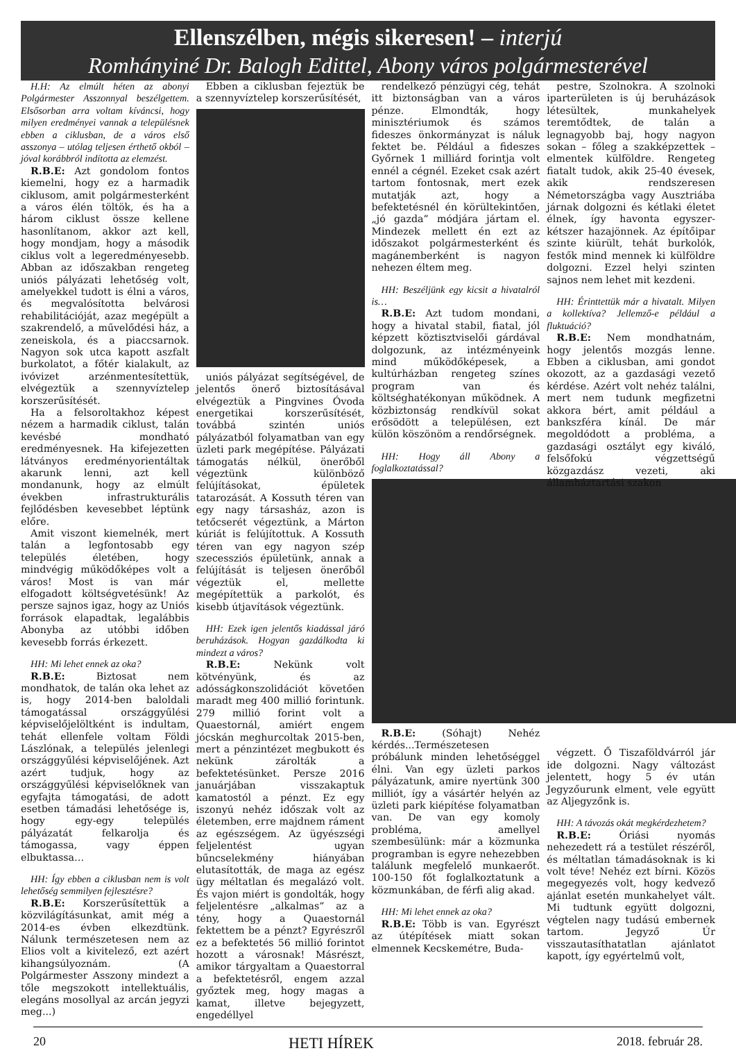Ellenszélben, mégis sikeresen! – interjú
Romhányiné Dr. Balogh Edittel, Abony város polgármesterével
H.H: Az elmúlt héten az abonyi Polgármester Asszonnyal beszélgettem. Elsősorban arra voltam kíváncsi, hogy milyen eredményei vannak a településnek ebben a ciklusban, de a város első asszonya – utólag teljesen érthető okból – jóval korábbról indította az elemzést.
R.B.E: Azt gondolom fontos kiemelni, hogy ez a harmadik ciklusom, amit polgármesterként a város élén töltök, és ha a három ciklust össze kellene hasonlítanom, akkor azt kell, hogy mondjam, hogy a második ciklus volt a legeredményesebb. Abban az időszakban rengeteg uniós pályázati lehetőség volt, amelyekkel tudott is élni a város, és megvalósította belvárosi rehabilitációját, azaz megépült a szakrendelő, a művelődési ház, a zeneiskola, és a piaccsarnok. Nagyon sok utca kapott aszfalt burkolatot, a főtér kialakult, az ivóvizet arzénmentesítettük, elvégeztük a szennyvíztelep korszerűsítését.
Ha a felsoroltakhoz képest nézem a harmadik ciklust, talán kevésbé mondható eredményesnek. Ha kifejezetten látványos eredményorientáltak akarunk lenni, azt kell mondanunk, hogy az elmúlt években infrastrukturális fejlődésben kevesebbet léptünk előre.
Amit viszont kiemelnék, mert talán a legfontosabb egy település életében, hogy mindvégig működőképes volt a város! Most is van már elfogadott költségvetésünk! Az persze sajnos igaz, hogy az Uniós források elapadtak, legalábbis Abonyba az utóbbi időben kevesebb forrás érkezett.
HH: Mi lehet ennek az oka?
R.B.E: Biztosat nem mondhatok, de talán oka lehet az is, hogy 2014-ben baloldali támogatással országgyűlési képviselőjelöltként is indultam, tehát ellenfele voltam Földi Lászlónak, a település jelenlegi országgyűlési képviselőjének. Azt azért tudjuk, hogy az országgyűlési képviselőknek van egyfajta támogatási, de adott esetben támadási lehetősége is, hogy egy-egy település pályázatát felkarolja és támogassa, vagy éppen elbuktassa…
HH: Így ebben a ciklusban nem is volt lehetőség semmilyen fejlesztésre?
R.B.E: Korszerűsítettük a közvilágításunkat, amit még a 2014-es évben elkezdtünk. Nálunk természetesen nem az Elios volt a kivitelező, ezt azért kihangsúlyoznám. (A Polgármester Asszony mindezt a tőle megszokott intellektuális, elegáns mosollyal az arcán jegyzi meg...)
Ebben a ciklusban fejeztük be a szennyvíztelep korszerűsítését,
uniós pályázat segítségével, de jelentős önerő biztosításával elvégeztük a Pingvines Óvoda energetikai korszerűsítését, továbbá szintén uniós pályázatból folyamatban van egy üzleti park megépítése. Pályázati támogatás nélkül, önerőből végeztünk különböző felújításokat, épületek tatarozását. A Kossuth téren van egy nagy társasház, azon is tetőcserét végeztünk, a Márton kúriát is felújítottuk. A Kossuth téren van egy nagyon szép szecessziós épületünk, annak a felújítását is teljesen önerőből végeztük el, mellette megépítettük a parkolót, és kisebb útjavítások végeztünk.
HH: Ezek igen jelentős kiadással járó beruházások. Hogyan gazdálkodta ki mindezt a város?
R.B.E: Nekünk volt kötvényünk, és az adósságkonszolidációt követően maradt meg 400 millió forintunk. 279 millió forint volt a Quaestornál, amiért engem jócskán meghurcoltak 2015-ben, mert a pénzintézet megbukott és nekünk zárolták a befektetésünket. Persze 2016 januárjában visszakaptuk kamatostól a pénzt. Ez egy iszonyú nehéz időszak volt az életemben, erre majdnem ráment az egészségem. Az ügyészségi feljelentést ugyan bűncselekmény hiányában elutasították, de maga az egész ügy méltatlan és megalázó volt. És vajon miért is gondolták, hogy feljelentésre „alkalmas” az a tény, hogy a Quaestornál fektettem be a pénzt? Egyrészről ez a befektetés 56 millió forintot hozott a városnak! Másrészt, amikor tárgyaltam a Quaestorral a befektetésről, engem azzal győztek meg, hogy magas a kamat, illetve bejegyzett, engedéllyel
rendelkező pénzügyi cég, tehát itt biztonságban van a város pénze. Elmondták, hogy minisztériumok és számos fideszes önkormányzat is náluk fektet be. Például a fideszes Győrnek 1 milliárd forintja volt ennél a cégnél. Ezeket csak azért tartom fontosnak, mert ezek mutatják azt, hogy a befektetésnél én körültekintően, „jó gazda” módjára jártam el. Mindezek mellett én ezt az időszakot polgármesterként és magánemberként is nagyon nehezen éltem meg.
HH: Beszéljünk egy kicsit a hivatalról is…
R.B.E: Azt tudom mondani, hogy a hivatal stabil, fiatal, jól képzett köztisztviselői gárdával dolgozunk, az intézményeink mind működőképesek, a kultúrházban rengeteg színes program van és költséghatékonyan működnek. A közbiztonság rendkívül sokat erősödött a településen, ezt külön köszönöm a rendőrségnek.
HH: Hogy áll Abony a foglalkoztatással?
R.B.E: (Sóhajt) Nehéz kérdés...Természetesen próbálunk minden lehetőséggel élni. Van egy üzleti parkos pályázatunk, amire nyertünk 300 milliót, így a vásártér helyén az üzleti park kiépítése folyamatban van. De van egy komoly probléma, amellyel szembesülünk: már a közmunka programban is egyre nehezebben találunk megfelelő munkaerőt. 100-150 főt foglalkoztatunk a közmunkában, de férfi alig akad.
HH: Mi lehet ennek az oka?
R.B.E: Több is van. Egyrészt az útépítések miatt sokan elmennek Kecskemétre, Buda-
pestre, Szolnokra. A szolnoki iparterületen is új beruházások létesültek, munkahelyek teremtődtek, de talán a legnagyobb baj, hogy nagyon sokan – főleg a szakképzettek – elmentek külföldre. Rengeteg fiatalt tudok, akik 25-40 évesek, akik rendszeresen Németországba vagy Ausztriába járnak dolgozni és kétlaki életet élnek, így havonta egyszer- kétszer hazajönnek. Az építőipar szinte kiürült, tehát burkolók, festők mind mennek ki külföldre dolgozni. Ezzel helyi szinten sajnos nem lehet mit kezdeni.
HH: Érinttettük már a hivatalt. Milyen a kollektíva? Jellemző-e például a fluktuáció?
R.B.E: Nem mondhatnám, hogy jelentős mozgás lenne. Ebben a ciklusban, ami gondot okozott, az a gazdasági vezető kérdése. Azért volt nehéz találni, mert nem tudunk megfizetni akkora bért, amit például a bankszféra kínál. De már megoldódott a probléma, a gazdasági osztályt egy kiváló, felsőfokú végzettségű közgazdász vezeti, aki államháztartási szakon
végzett. Ő Tiszaföldvárról jár ide dolgozni. Nagy változást jelentett, hogy 5 év után Jegyzőurunk elment, vele együtt az Aljegyzőnk is.
HH: A távozás okát megkérdezhetem?
R.B.E: Óriási nyomás nehezedett rá a testület részéről, és méltatlan támadásoknak is ki volt téve! Nehéz ezt bírni. Közös megegyezés volt, hogy kedvező ajánlat esetén munkahelyet vált. Mi tudtunk együtt dolgozni, végtelen nagy tudású embernek tartom. Jegyző Úr visszautasíthatatlan ajánlatot kapott, így egyértelmű volt,
20 HETI HÍREK 2018. február 28.